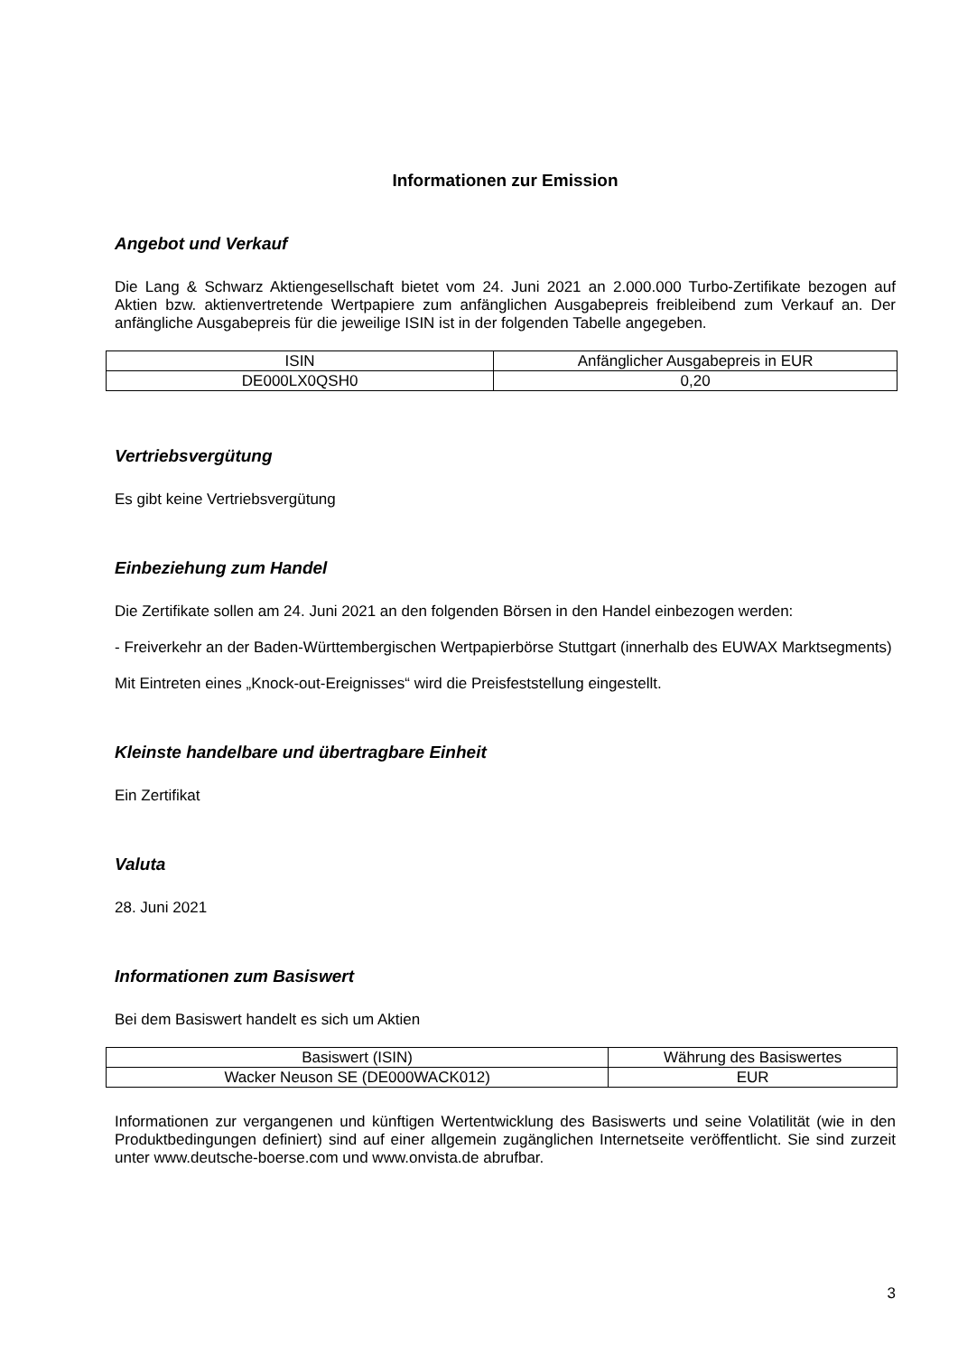Informationen zur Emission
Angebot und Verkauf
Die Lang & Schwarz Aktiengesellschaft bietet vom 24. Juni 2021 an 2.000.000 Turbo-Zertifikate bezogen auf Aktien bzw. aktienvertretende Wertpapiere zum anfänglichen Ausgabepreis freibleibend zum Verkauf an. Der anfängliche Ausgabepreis für die jeweilige ISIN ist in der folgenden Tabelle angegeben.
| ISIN | Anfänglicher Ausgabepreis in EUR |
| DE000LX0QSH0 | 0,20 |
Vertriebsvergütung
Es gibt keine Vertriebsvergütung
Einbeziehung zum Handel
Die Zertifikate sollen am 24. Juni 2021 an den folgenden Börsen in den Handel einbezogen werden:
- Freiverkehr an der Baden-Württembergischen Wertpapierbörse Stuttgart (innerhalb des EUWAX Marktsegments)
Mit Eintreten eines „Knock-out-Ereignisses“ wird die Preisfeststellung eingestellt.
Kleinste handelbare und übertragbare Einheit
Ein Zertifikat
Valuta
28. Juni 2021
Informationen zum Basiswert
Bei dem Basiswert handelt es sich um Aktien
| Basiswert (ISIN) | Währung des Basiswertes |
| Wacker Neuson SE (DE000WACK012) | EUR |
Informationen zur vergangenen und künftigen Wertentwicklung des Basiswerts und seine Volatilität (wie in den Produktbedingungen definiert) sind auf einer allgemein zugänglichen Internetseite veröffentlicht. Sie sind zurzeit unter www.deutsche-boerse.com und www.onvista.de abrufbar.
3